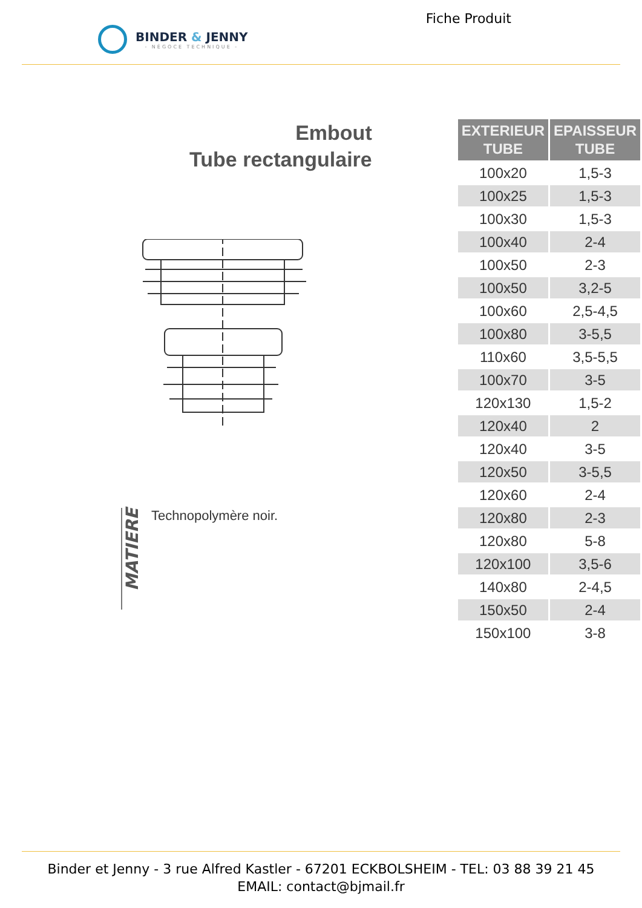BINDER & JENNY
- NÉGOCE TECHNIQUE -
Fiche Produit
Embout
Tube rectangulaire
MATIERE
Technopolymère noir.
| EXTERIEUR TUBE | EPAISSEUR TUBE |
| --- | --- |
| 100x20 | 1,5-3 |
| 100x25 | 1,5-3 |
| 100x30 | 1,5-3 |
| 100x40 | 2-4 |
| 100x50 | 2-3 |
| 100x50 | 3,2-5 |
| 100x60 | 2,5-4,5 |
| 100x80 | 3-5,5 |
| 110x60 | 3,5-5,5 |
| 100x70 | 3-5 |
| 120x130 | 1,5-2 |
| 120x40 | 2 |
| 120x40 | 3-5 |
| 120x50 | 3-5,5 |
| 120x60 | 2-4 |
| 120x80 | 2-3 |
| 120x80 | 5-8 |
| 120x100 | 3,5-6 |
| 140x80 | 2-4,5 |
| 150x50 | 2-4 |
| 150x100 | 3-8 |
Binder et Jenny - 3 rue Alfred Kastler - 67201 ECKBOLSHEIM - TEL: 03 88 39 21 45
EMAIL: contact@bjmail.fr